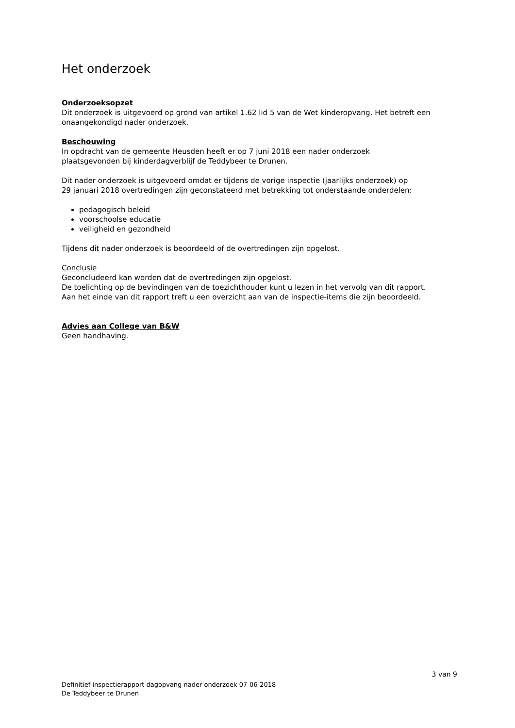Het onderzoek
Onderzoeksopzet
Dit onderzoek is uitgevoerd op grond van artikel 1.62 lid 5 van de Wet kinderopvang. Het betreft een onaangekondigd nader onderzoek.
Beschouwing
In opdracht van de gemeente Heusden heeft er op 7 juni 2018 een nader onderzoek
plaatsgevonden bij kinderdagverblijf de Teddybeer te Drunen.
Dit nader onderzoek is uitgevoerd omdat er tijdens de vorige inspectie (jaarlijks onderzoek) op
29 januari 2018 overtredingen zijn geconstateerd met betrekking tot onderstaande onderdelen:
pedagogisch beleid
voorschoolse educatie
veiligheid en gezondheid
Tijdens dit nader onderzoek is beoordeeld of de overtredingen zijn opgelost.
Conclusie
Geconcludeerd kan worden dat de overtredingen zijn opgelost.
De toelichting op de bevindingen van de toezichthouder kunt u lezen in het vervolg van dit rapport.
Aan het einde van dit rapport treft u een overzicht aan van de inspectie-items die zijn beoordeeld.
Advies aan College van B&W
Geen handhaving.
3 van 9
Definitief inspectierapport dagopvang nader onderzoek 07-06-2018
De Teddybeer te Drunen